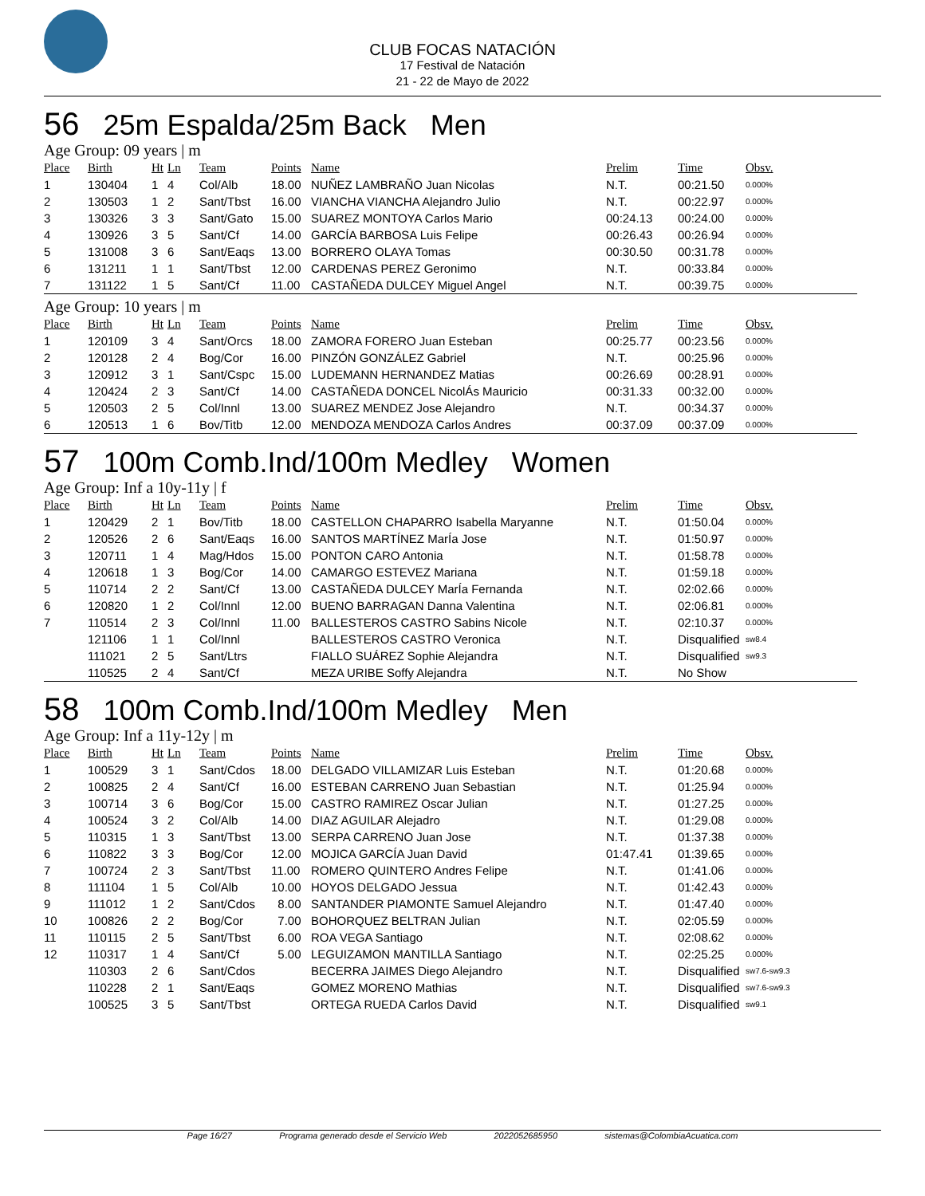CLUB FOCAS NATACIÓN
17 Festival de Natación
21 - 22 de Mayo de 2022
56 25m Espalda/25m Back Men
Age Group: 09 years | m
| Place | Birth | Ht | Ln | Team | Points | Name | Prelim | Time | Obsv. |
| --- | --- | --- | --- | --- | --- | --- | --- | --- | --- |
| 1 | 130404 | 1 | 4 | Col/Alb | 18.00 | NUÑEZ LAMBRAÑO Juan Nicolas | N.T. | 00:21.50 | 0.000% |
| 2 | 130503 | 1 | 2 | Sant/Tbst | 16.00 | VIANCHA VIANCHA Alejandro Julio | N.T. | 00:22.97 | 0.000% |
| 3 | 130326 | 3 | 3 | Sant/Gato | 15.00 | SUAREZ MONTOYA Carlos Mario | 00:24.13 | 00:24.00 | 0.000% |
| 4 | 130926 | 3 | 5 | Sant/Cf | 14.00 | GARCÍA BARBOSA Luis Felipe | 00:26.43 | 00:26.94 | 0.000% |
| 5 | 131008 | 3 | 6 | Sant/Eaqs | 13.00 | BORRERO OLAYA Tomas | 00:30.50 | 00:31.78 | 0.000% |
| 6 | 131211 | 1 | 1 | Sant/Tbst | 12.00 | CARDENAS PEREZ Geronimo | N.T. | 00:33.84 | 0.000% |
| 7 | 131122 | 1 | 5 | Sant/Cf | 11.00 | CASTAÑEDA DULCEY Miguel Angel | N.T. | 00:39.75 | 0.000% |
Age Group: 10 years | m
| Place | Birth | Ht | Ln | Team | Points | Name | Prelim | Time | Obsv. |
| --- | --- | --- | --- | --- | --- | --- | --- | --- | --- |
| 1 | 120109 | 3 | 4 | Sant/Orcs | 18.00 | ZAMORA FORERO Juan Esteban | 00:25.77 | 00:23.56 | 0.000% |
| 2 | 120128 | 2 | 4 | Bog/Cor | 16.00 | PINZÓN GONZÁLEZ Gabriel | N.T. | 00:25.96 | 0.000% |
| 3 | 120912 | 3 | 1 | Sant/Cspc | 15.00 | LUDEMANN HERNANDEZ Matias | 00:26.69 | 00:28.91 | 0.000% |
| 4 | 120424 | 2 | 3 | Sant/Cf | 14.00 | CASTAÑEDA DONCEL NicolÁs Mauricio | 00:31.33 | 00:32.00 | 0.000% |
| 5 | 120503 | 2 | 5 | Col/Innl | 13.00 | SUAREZ MENDEZ Jose Alejandro | N.T. | 00:34.37 | 0.000% |
| 6 | 120513 | 1 | 6 | Bov/Titb | 12.00 | MENDOZA MENDOZA Carlos Andres | 00:37.09 | 00:37.09 | 0.000% |
57 100m Comb.Ind/100m Medley Women
Age Group: Inf a 10y-11y | f
| Place | Birth | Ht | Ln | Team | Points | Name | Prelim | Time | Obsv. |
| --- | --- | --- | --- | --- | --- | --- | --- | --- | --- |
| 1 | 120429 | 2 | 1 | Bov/Titb | 18.00 | CASTELLON CHAPARRO Isabella Maryanne | N.T. | 01:50.04 | 0.000% |
| 2 | 120526 | 2 | 6 | Sant/Eaqs | 16.00 | SANTOS MARTÍNEZ MarÍa Jose | N.T. | 01:50.97 | 0.000% |
| 3 | 120711 | 1 | 4 | Mag/Hdos | 15.00 | PONTON CARO Antonia | N.T. | 01:58.78 | 0.000% |
| 4 | 120618 | 1 | 3 | Bog/Cor | 14.00 | CAMARGO ESTEVEZ Mariana | N.T. | 01:59.18 | 0.000% |
| 5 | 110714 | 2 | 2 | Sant/Cf | 13.00 | CASTAÑEDA DULCEY MarÍa Fernanda | N.T. | 02:02.66 | 0.000% |
| 6 | 120820 | 1 | 2 | Col/Innl | 12.00 | BUENO BARRAGAN Danna Valentina | N.T. | 02:06.81 | 0.000% |
| 7 | 110514 | 2 | 3 | Col/Innl | 11.00 | BALLESTEROS CASTRO Sabins Nicole | N.T. | 02:10.37 | 0.000% |
| | 121106 | 1 | 1 | Col/Innl | | BALLESTEROS CASTRO Veronica | N.T. | Disqualified | sw8.4 |
| | 111021 | 2 | 5 | Sant/Ltrs | | FIALLO SUÁREZ Sophie Alejandra | N.T. | Disqualified | sw9.3 |
| | 110525 | 2 | 4 | Sant/Cf | | MEZA URIBE Soffy Alejandra | N.T. | No Show | |
58 100m Comb.Ind/100m Medley Men
Age Group: Inf a 11y-12y | m
| Place | Birth | Ht | Ln | Team | Points | Name | Prelim | Time | Obsv. |
| --- | --- | --- | --- | --- | --- | --- | --- | --- | --- |
| 1 | 100529 | 3 | 1 | Sant/Cdos | 18.00 | DELGADO VILLAMIZAR Luis Esteban | N.T. | 01:20.68 | 0.000% |
| 2 | 100825 | 2 | 4 | Sant/Cf | 16.00 | ESTEBAN CARRENO Juan Sebastian | N.T. | 01:25.94 | 0.000% |
| 3 | 100714 | 3 | 6 | Bog/Cor | 15.00 | CASTRO RAMIREZ Oscar Julian | N.T. | 01:27.25 | 0.000% |
| 4 | 100524 | 3 | 2 | Col/Alb | 14.00 | DIAZ AGUILAR Alejadro | N.T. | 01:29.08 | 0.000% |
| 5 | 110315 | 1 | 3 | Sant/Tbst | 13.00 | SERPA CARRENO Juan Jose | N.T. | 01:37.38 | 0.000% |
| 6 | 110822 | 3 | 3 | Bog/Cor | 12.00 | MOJICA GARCÍA Juan David | 01:47.41 | 01:39.65 | 0.000% |
| 7 | 100724 | 2 | 3 | Sant/Tbst | 11.00 | ROMERO QUINTERO Andres Felipe | N.T. | 01:41.06 | 0.000% |
| 8 | 111104 | 1 | 5 | Col/Alb | 10.00 | HOYOS DELGADO Jessua | N.T. | 01:42.43 | 0.000% |
| 9 | 111012 | 1 | 2 | Sant/Cdos | 8.00 | SANTANDER PIAMONTE Samuel Alejandro | N.T. | 01:47.40 | 0.000% |
| 10 | 100826 | 2 | 2 | Bog/Cor | 7.00 | BOHORQUEZ BELTRAN Julian | N.T. | 02:05.59 | 0.000% |
| 11 | 110115 | 2 | 5 | Sant/Tbst | 6.00 | ROA VEGA Santiago | N.T. | 02:08.62 | 0.000% |
| 12 | 110317 | 1 | 4 | Sant/Cf | 5.00 | LEGUIZAMON MANTILLA Santiago | N.T. | 02:25.25 | 0.000% |
| | 110303 | 2 | 6 | Sant/Cdos | | BECERRA JAIMES Diego Alejandro | N.T. | Disqualified | sw7.6-sw9.3 |
| | 110228 | 2 | 1 | Sant/Eaqs | | GOMEZ MORENO Mathias | N.T. | Disqualified | sw7.6-sw9.3 |
| | 100525 | 3 | 5 | Sant/Tbst | | ORTEGA RUEDA Carlos David | N.T. | Disqualified | sw9.1 |
Page 16/27 Programa generado desde el Servicio Web 2022052685950 sistemas@ColombiaAcuatica.com